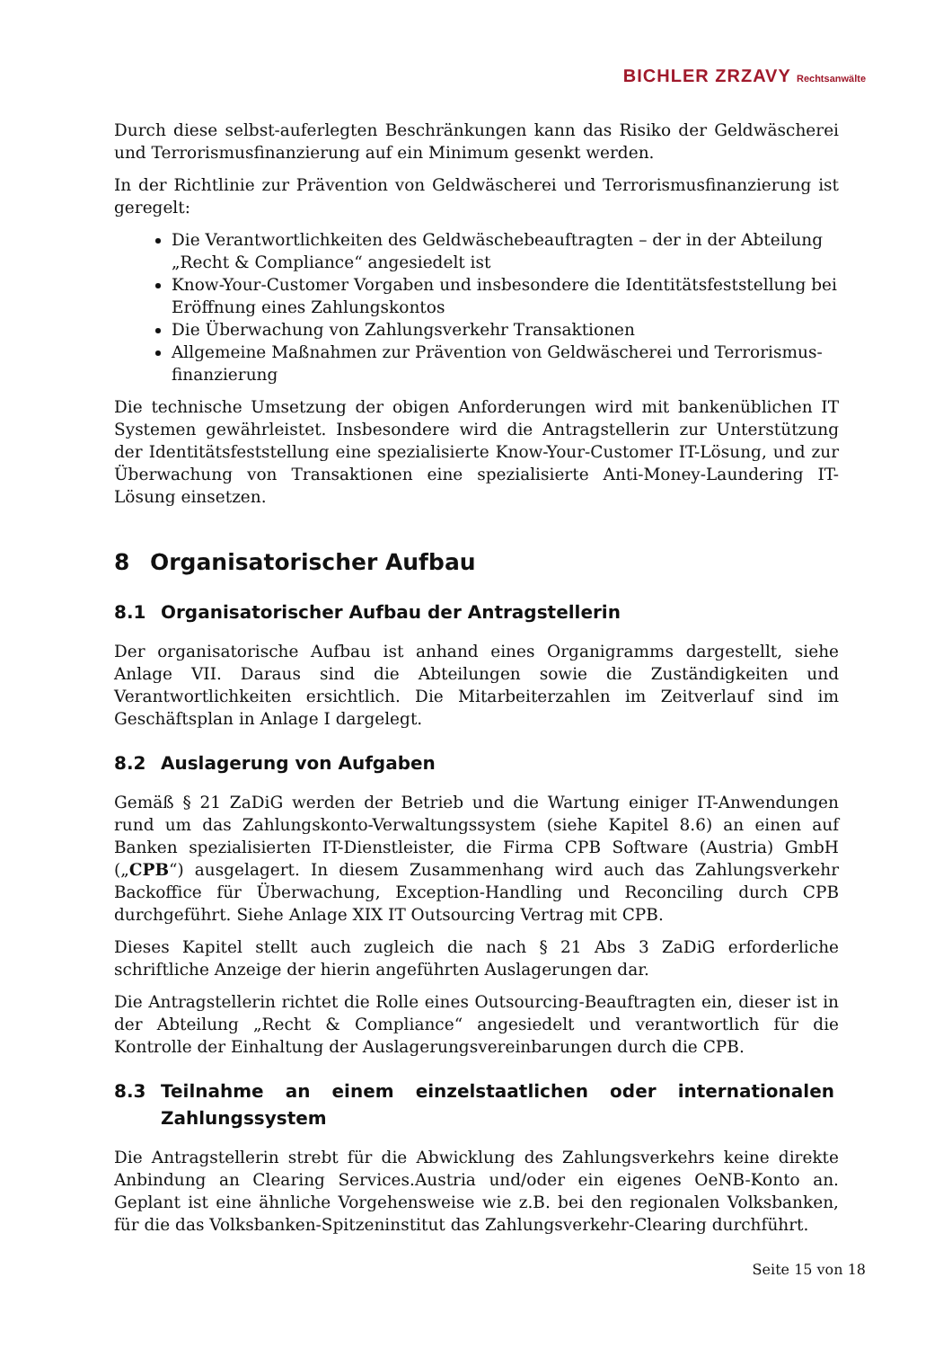BICHLER ZRZAVY Rechtsanwälte
Durch diese selbst-auferlegten Beschränkungen kann das Risiko der Geldwäscherei und Terrorismusfinanzierung auf ein Minimum gesenkt werden.
In der Richtlinie zur Prävention von Geldwäscherei und Terrorismusfinanzierung ist geregelt:
Die Verantwortlichkeiten des Geldwäschebeauftragten – der in der Abteilung „Recht & Compliance“ angesiedelt ist
Know-Your-Customer Vorgaben und insbesondere die Identitätsfeststellung bei Eröffnung eines Zahlungskontos
Die Überwachung von Zahlungsverkehr Transaktionen
Allgemeine Maßnahmen zur Prävention von Geldwäscherei und Terrorismus-finanzierung
Die technische Umsetzung der obigen Anforderungen wird mit bankenüblichen IT Systemen gewährleistet. Insbesondere wird die Antragstellerin zur Unterstützung der Identitätsfeststellung eine spezialisierte Know-Your-Customer IT-Lösung, und zur Überwachung von Transaktionen eine spezialisierte Anti-Money-Laundering IT-Lösung einsetzen.
8 Organisatorischer Aufbau
8.1 Organisatorischer Aufbau der Antragstellerin
Der organisatorische Aufbau ist anhand eines Organigramms dargestellt, siehe Anlage VII. Daraus sind die Abteilungen sowie die Zuständigkeiten und Verantwortlichkeiten ersichtlich. Die Mitarbeiterzahlen im Zeitverlauf sind im Geschäftsplan in Anlage I dargelegt.
8.2 Auslagerung von Aufgaben
Gemäß § 21 ZaDiG werden der Betrieb und die Wartung einiger IT-Anwendungen rund um das Zahlungskonto-Verwaltungssystem (siehe Kapitel 8.6) an einen auf Banken spezialisierten IT-Dienstleister, die Firma CPB Software (Austria) GmbH („CPB“) ausgelagert. In diesem Zusammenhang wird auch das Zahlungsverkehr Backoffice für Überwachung, Exception-Handling und Reconciling durch CPB durchgeführt. Siehe Anlage XIX IT Outsourcing Vertrag mit CPB.
Dieses Kapitel stellt auch zugleich die nach § 21 Abs 3 ZaDiG erforderliche schriftliche Anzeige der hierin angeführten Auslagerungen dar.
Die Antragstellerin richtet die Rolle eines Outsourcing-Beauftragten ein, dieser ist in der Abteilung „Recht & Compliance“ angesiedelt und verantwortlich für die Kontrolle der Einhaltung der Auslagerungsvereinbarungen durch die CPB.
8.3 Teilnahme an einem einzelstaatlichen oder internationalen Zahlungssystem
Die Antragstellerin strebt für die Abwicklung des Zahlungsverkehrs keine direkte Anbindung an Clearing Services.Austria und/oder ein eigenes OeNB-Konto an. Geplant ist eine ähnliche Vorgehensweise wie z.B. bei den regionalen Volksbanken, für die das Volksbanken-Spitzeninstitut das Zahlungsverkehr-Clearing durchführt.
Seite 15 von 18